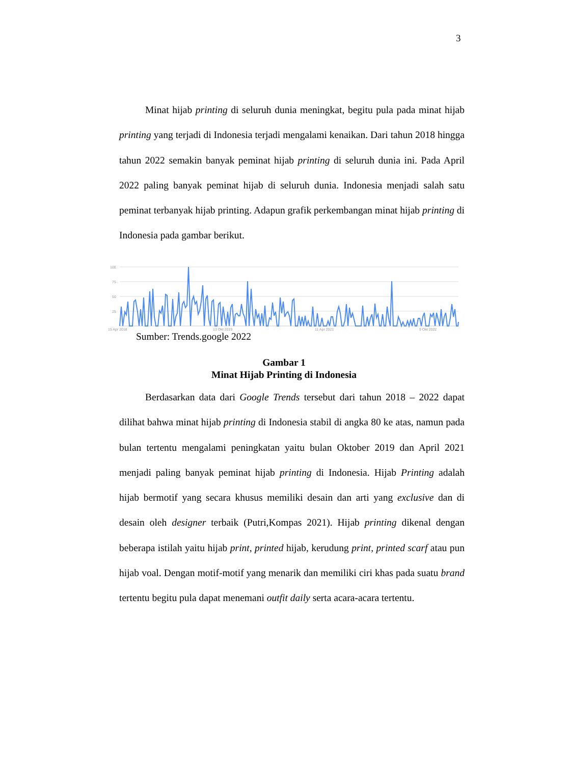3
Minat hijab printing di seluruh dunia meningkat, begitu pula pada minat hijab printing yang terjadi di Indonesia terjadi mengalami kenaikan. Dari tahun 2018 hingga tahun 2022 semakin banyak peminat hijab printing di seluruh dunia ini. Pada April 2022 paling banyak peminat hijab di seluruh dunia. Indonesia menjadi salah satu peminat terbanyak hijab printing. Adapun grafik perkembangan minat hijab printing di Indonesia pada gambar berikut.
100
75
50
25
15 Apr 2018
13 Okt 2019
11 Apr 2021
9 Okt 2022
Sumber: Trends.google 2022
Gambar 1
Minat Hijab Printing di Indonesia
Berdasarkan data dari Google Trends tersebut dari tahun 2018 – 2022 dapat dilihat bahwa minat hijab printing di Indonesia stabil di angka 80 ke atas, namun pada bulan tertentu mengalami peningkatan yaitu bulan Oktober 2019 dan April 2021 menjadi paling banyak peminat hijab printing di Indonesia. Hijab Printing adalah hijab bermotif yang secara khusus memiliki desain dan arti yang exclusive dan di desain oleh designer terbaik (Putri,Kompas 2021). Hijab printing dikenal dengan beberapa istilah yaitu hijab print, printed hijab, kerudung print, printed scarf atau pun hijab voal. Dengan motif-motif yang menarik dan memiliki ciri khas pada suatu brand tertentu begitu pula dapat menemani outfit daily serta acara-acara tertentu.